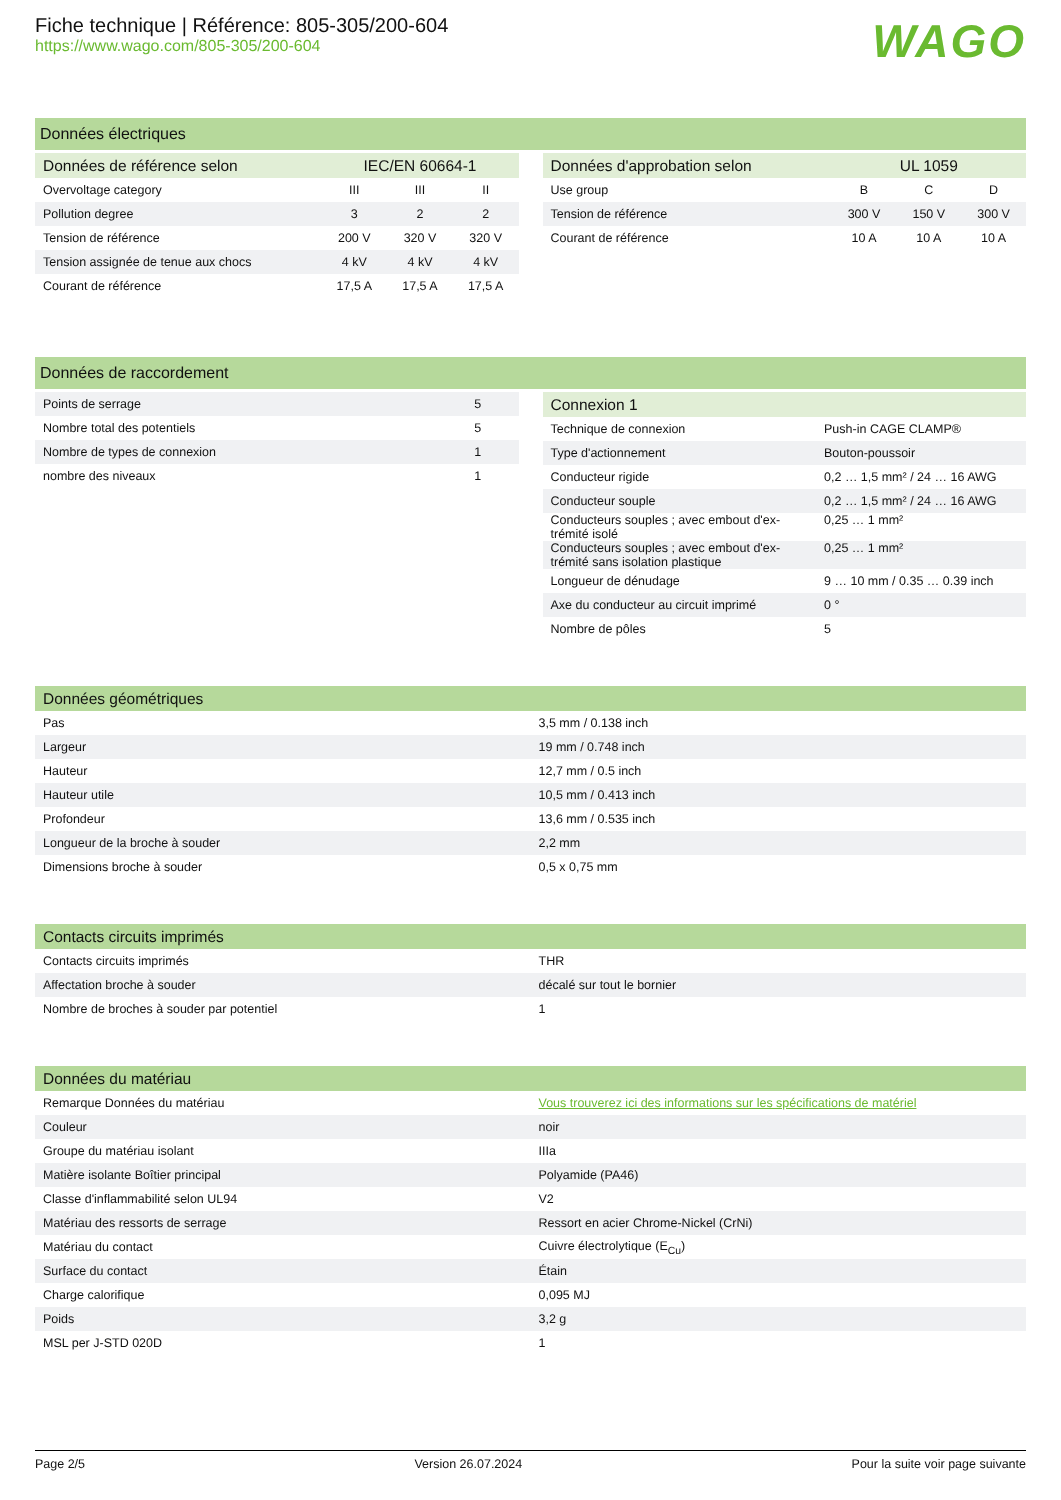Fiche technique | Référence: 805-305/200-604
https://www.wago.com/805-305/200-604
WAGO
Données électriques
| Données de référence selon | IEC/EN 60664-1 | | |
| --- | --- | --- | --- |
| Overvoltage category | III | III | II |
| Pollution degree | 3 | 2 | 2 |
| Tension de référence | 200 V | 320 V | 320 V |
| Tension assignée de tenue aux chocs | 4 kV | 4 kV | 4 kV |
| Courant de référence | 17,5 A | 17,5 A | 17,5 A |
| Données d'approbation selon | UL 1059 | | |
| --- | --- | --- | --- |
| Use group | B | C | D |
| Tension de référence | 300 V | 150 V | 300 V |
| Courant de référence | 10 A | 10 A | 10 A |
Données de raccordement
| Points de serrage | 5 |
| Nombre total des potentiels | 5 |
| Nombre de types de connexion | 1 |
| nombre des niveaux | 1 |
| Connexion 1 | |
| --- | --- |
| Technique de connexion | Push-in CAGE CLAMP® |
| Type d'actionnement | Bouton-poussoir |
| Conducteur rigide | 0,2 … 1,5 mm² / 24 … 16 AWG |
| Conducteur souple | 0,2 … 1,5 mm² / 24 … 16 AWG |
| Conducteurs souples ; avec embout d'ex- trémité isolé | 0,25 … 1 mm² |
| Conducteurs souples ; avec embout d'ex- trémité sans isolation plastique | 0,25 … 1 mm² |
| Longueur de dénudage | 9 … 10 mm / 0.35 … 0.39 inch |
| Axe du conducteur au circuit imprimé | 0 ° |
| Nombre de pôles | 5 |
| Données géométriques | |
| --- | --- |
| Pas | 3,5 mm / 0.138 inch |
| Largeur | 19 mm / 0.748 inch |
| Hauteur | 12,7 mm / 0.5 inch |
| Hauteur utile | 10,5 mm / 0.413 inch |
| Profondeur | 13,6 mm / 0.535 inch |
| Longueur de la broche à souder | 2,2 mm |
| Dimensions broche à souder | 0,5 x 0,75 mm |
| Contacts circuits imprimés | |
| --- | --- |
| Contacts circuits imprimés | THR |
| Affectation broche à souder | décalé sur tout le bornier |
| Nombre de broches à souder par potentiel | 1 |
| Données du matériau | |
| --- | --- |
| Remarque Données du matériau | Vous trouverez ici des informations sur les spécifications de matériel |
| Couleur | noir |
| Groupe du matériau isolant | IIIa |
| Matière isolante Boîtier principal | Polyamide (PA46) |
| Classe d'inflammabilité selon UL94 | V2 |
| Matériau des ressorts de serrage | Ressort en acier Chrome-Nickel (CrNi) |
| Matériau du contact | Cuivre électrolytique (E<sub>Cu</sub>) |
| Surface du contact | Étain |
| Charge calorifique | 0,095 MJ |
| Poids | 3,2 g |
| MSL per J-STD 020D | 1 |
Page 2/5 Version 26.07.2024 Pour la suite voir page suivante